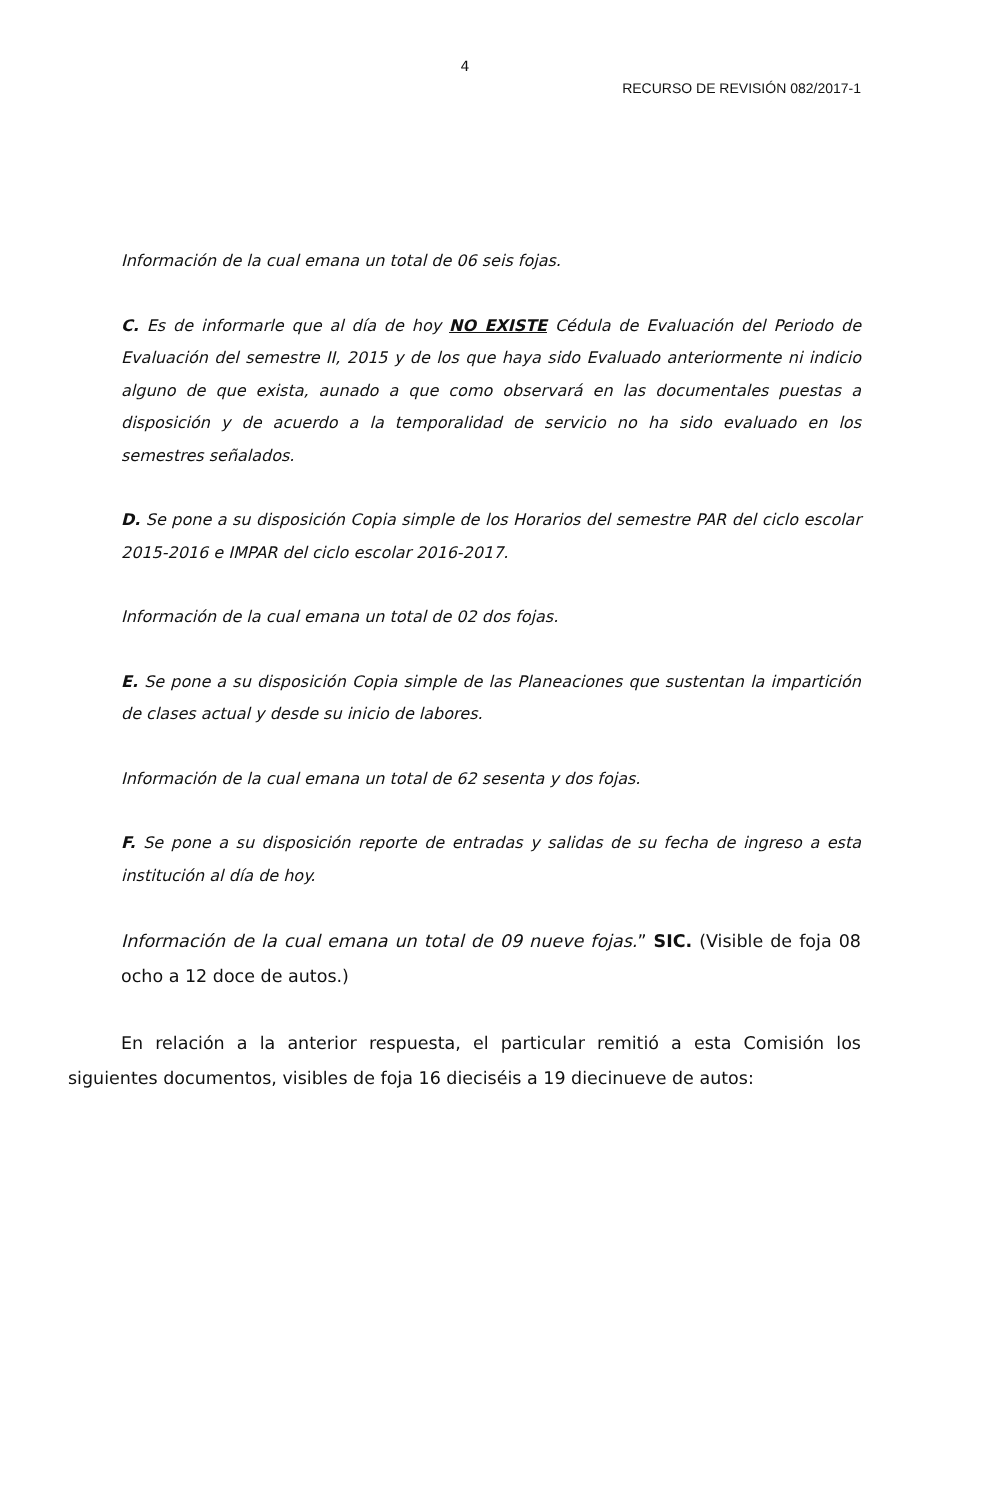4
RECURSO DE REVISIÓN 082/2017-1
Información de la cual emana un total de 06 seis fojas.
C. Es de informarle que al día de hoy NO EXISTE Cédula de Evaluación del Periodo de Evaluación del semestre II, 2015 y de los que haya sido Evaluado anteriormente ni indicio alguno de que exista, aunado a que como observará en las documentales puestas a disposición y de acuerdo a la temporalidad de servicio no ha sido evaluado en los semestres señalados.
D. Se pone a su disposición Copia simple de los Horarios del semestre PAR del ciclo escolar 2015-2016 e IMPAR del ciclo escolar 2016-2017.
Información de la cual emana un total de 02 dos fojas.
E. Se pone a su disposición Copia simple de las Planeaciones que sustentan la impartición de clases actual y desde su inicio de labores.
Información de la cual emana un total de 62 sesenta y dos fojas.
F. Se pone a su disposición reporte de entradas y salidas de su fecha de ingreso a esta institución al día de hoy.
Información de la cual emana un total de 09 nueve fojas.” SIC. (Visible de foja 08 ocho a 12 doce de autos.)
En relación a la anterior respuesta, el particular remitió a esta Comisión los siguientes documentos, visibles de foja 16 dieciséis a 19 diecinueve de autos: